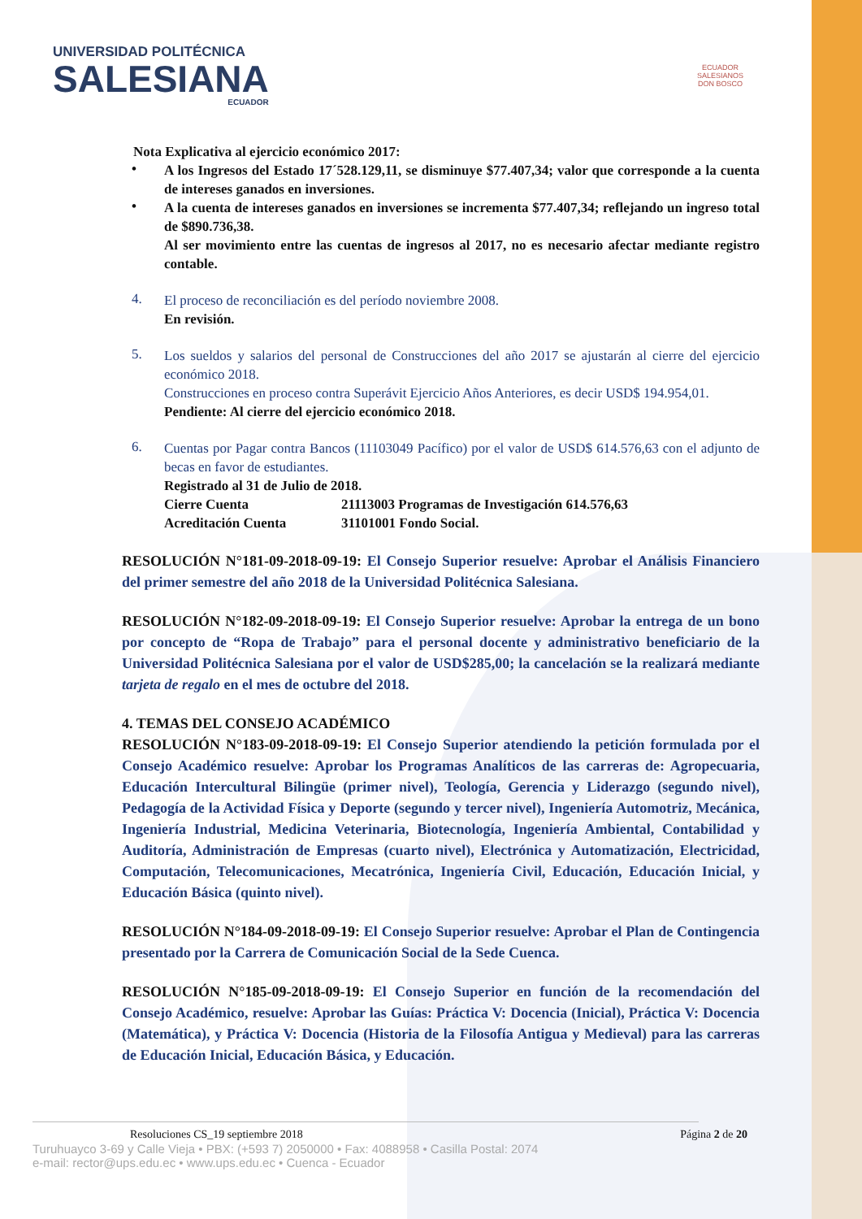UNIVERSIDAD POLITÉCNICA
SALESIANA
ECUADOR
ECUADOR
SALESIANOS
DON BOSCO
Nota Explicativa al ejercicio económico 2017:
•
A los Ingresos del Estado 17´528.129,11, se disminuye $77.407,34; valor que corresponde a la cuenta de intereses ganados en inversiones.
•
A la cuenta de intereses ganados en inversiones se incrementa $77.407,34; reflejando un ingreso total de $890.736,38.
Al ser movimiento entre las cuentas de ingresos al 2017, no es necesario afectar mediante registro contable.
4.
El proceso de reconciliación es del período noviembre 2008.
En revisión.
5.
Los sueldos y salarios del personal de Construcciones del año 2017 se ajustarán al cierre del ejercicio económico 2018.
Construcciones en proceso contra Superávit Ejercicio Años Anteriores, es decir USD$ 194.954,01.
Pendiente: Al cierre del ejercicio económico 2018.
6.
Cuentas por Pagar contra Bancos (11103049 Pacífico) por el valor de USD$ 614.576,63 con el adjunto de becas en favor de estudiantes.
Registrado al 31 de Julio de 2018.
Cierre Cuenta 21113003 Programas de Investigación 614.576,63
Acreditación Cuenta 31101001 Fondo Social.
RESOLUCIÓN N°181-09-2018-09-19: El Consejo Superior resuelve: Aprobar el Análisis Financiero del primer semestre del año 2018 de la Universidad Politécnica Salesiana.
RESOLUCIÓN N°182-09-2018-09-19: El Consejo Superior resuelve: Aprobar la entrega de un bono por concepto de “Ropa de Trabajo” para el personal docente y administrativo beneficiario de la Universidad Politécnica Salesiana por el valor de USD$285,00; la cancelación se la realizará mediante tarjeta de regalo en el mes de octubre del 2018.
4. TEMAS DEL CONSEJO ACADÉMICO
RESOLUCIÓN N°183-09-2018-09-19: El Consejo Superior atendiendo la petición formulada por el Consejo Académico resuelve: Aprobar los Programas Analíticos de las carreras de: Agropecuaria, Educación Intercultural Bilingüe (primer nivel), Teología, Gerencia y Liderazgo (segundo nivel), Pedagogía de la Actividad Física y Deporte (segundo y tercer nivel), Ingeniería Automotriz, Mecánica, Ingeniería Industrial, Medicina Veterinaria, Biotecnología, Ingeniería Ambiental, Contabilidad y Auditoría, Administración de Empresas (cuarto nivel), Electrónica y Automatización, Electricidad, Computación, Telecomunicaciones, Mecatrónica, Ingeniería Civil, Educación, Educación Inicial, y Educación Básica (quinto nivel).
RESOLUCIÓN N°184-09-2018-09-19: El Consejo Superior resuelve: Aprobar el Plan de Contingencia presentado por la Carrera de Comunicación Social de la Sede Cuenca.
RESOLUCIÓN N°185-09-2018-09-19: El Consejo Superior en función de la recomendación del Consejo Académico, resuelve: Aprobar las Guías: Práctica V: Docencia (Inicial), Práctica V: Docencia (Matemática), y Práctica V: Docencia (Historia de la Filosofía Antigua y Medieval) para las carreras de Educación Inicial, Educación Básica, y Educación.
Resoluciones CS_19 septiembre 2018 Página 2 de 20
Turuhuayco 3-69 y Calle Vieja • PBX: (+593 7) 2050000 • Fax: 4088958 • Casilla Postal: 2074
e-mail: rector@ups.edu.ec • www.ups.edu.ec • Cuenca - Ecuador